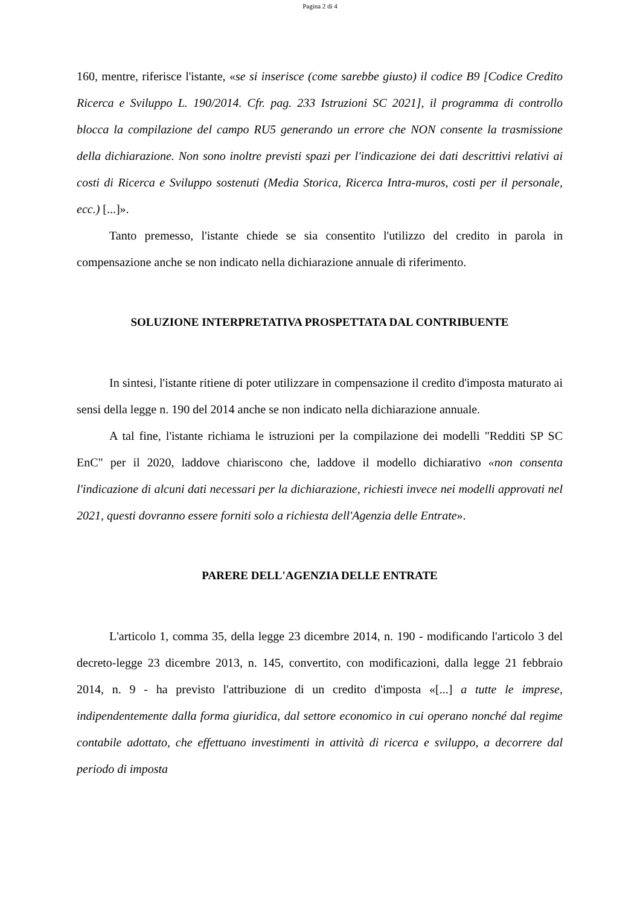Pagina 2 di 4
160, mentre, riferisce l'istante, «se si inserisce (come sarebbe giusto) il codice B9 [Codice Credito Ricerca e Sviluppo L. 190/2014. Cfr. pag. 233 Istruzioni SC 2021], il programma di controllo blocca la compilazione del campo RU5 generando un errore che NON consente la trasmissione della dichiarazione. Non sono inoltre previsti spazi per l'indicazione dei dati descrittivi relativi ai costi di Ricerca e Sviluppo sostenuti (Media Storica, Ricerca Intra-muros, costi per il personale, ecc.) [...]».
Tanto premesso, l'istante chiede se sia consentito l'utilizzo del credito in parola in compensazione anche se non indicato nella dichiarazione annuale di riferimento.
SOLUZIONE INTERPRETATIVA PROSPETTATA DAL CONTRIBUENTE
In sintesi, l'istante ritiene di poter utilizzare in compensazione il credito d'imposta maturato ai sensi della legge n. 190 del 2014 anche se non indicato nella dichiarazione annuale.
A tal fine, l'istante richiama le istruzioni per la compilazione dei modelli "Redditi SP SC EnC" per il 2020, laddove chiariscono che, laddove il modello dichiarativo «non consenta l'indicazione di alcuni dati necessari per la dichiarazione, richiesti invece nei modelli approvati nel 2021, questi dovranno essere forniti solo a richiesta dell'Agenzia delle Entrate».
PARERE DELL'AGENZIA DELLE ENTRATE
L'articolo 1, comma 35, della legge 23 dicembre 2014, n. 190 - modificando l'articolo 3 del decreto-legge 23 dicembre 2013, n. 145, convertito, con modificazioni, dalla legge 21 febbraio 2014, n. 9 - ha previsto l'attribuzione di un credito d'imposta «[...] a tutte le imprese, indipendentemente dalla forma giuridica, dal settore economico in cui operano nonché dal regime contabile adottato, che effettuano investimenti in attività di ricerca e sviluppo, a decorrere dal periodo di imposta